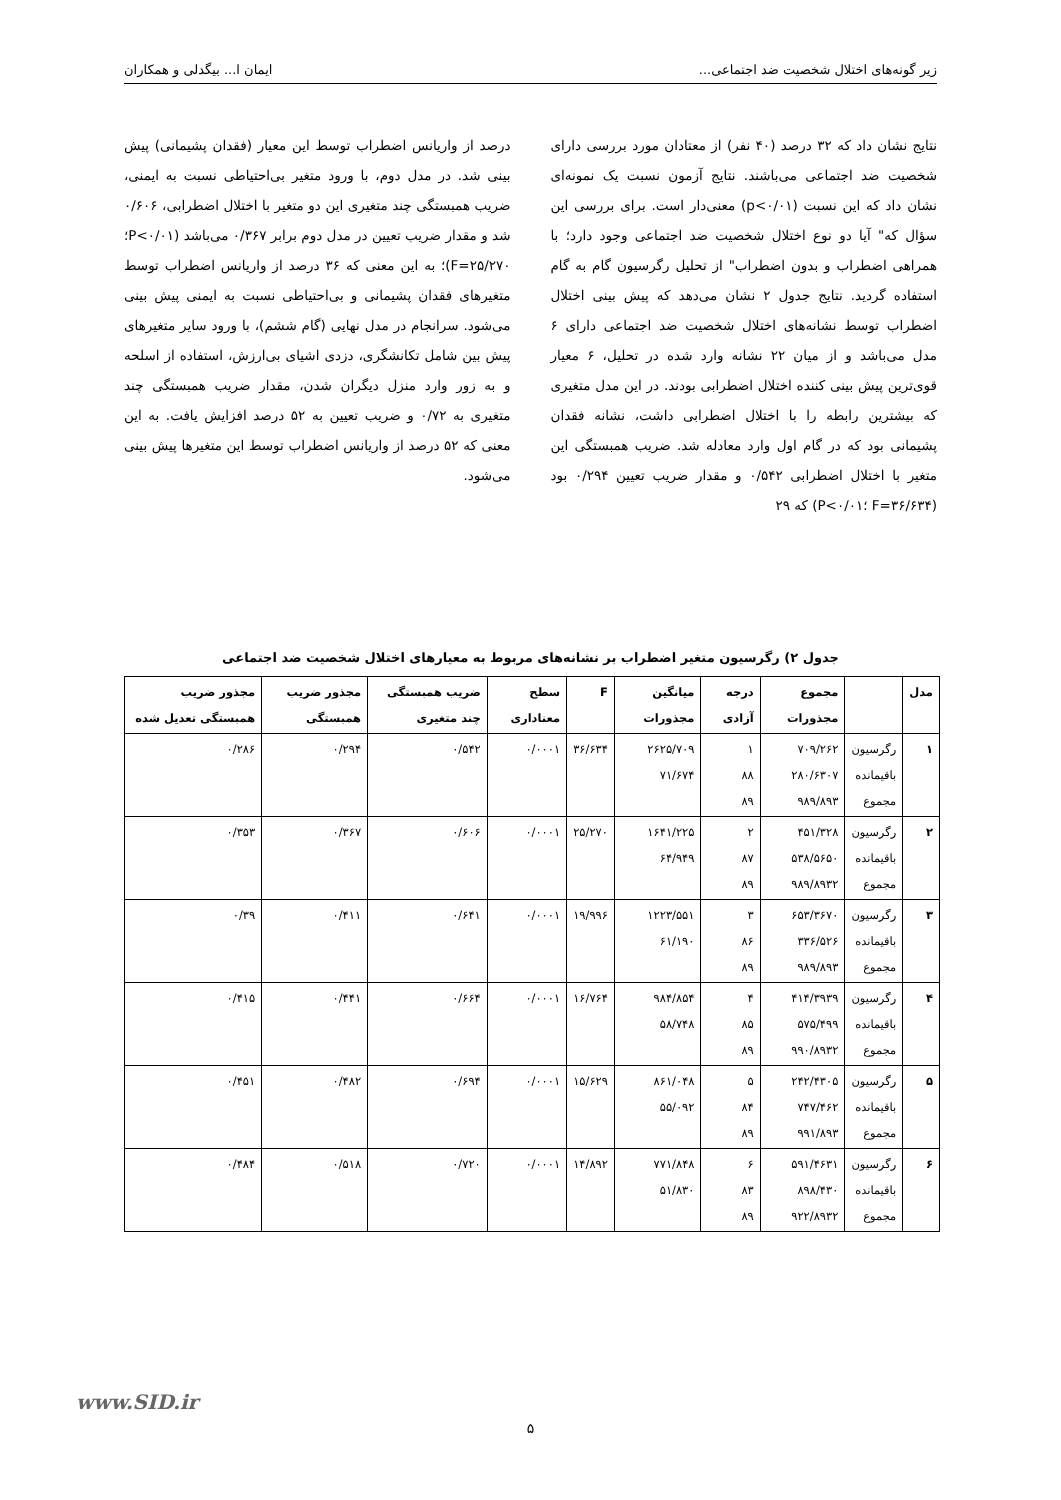زیر گونه‌های اختلال شخصیت ضد اجتماعی... ایمان ا... بیگدلی و همکاران
نتایج نشان داد که ۳۲ درصد (۴۰ نفر) از معتادان مورد بررسی دارای شخصیت ضد اجتماعی می‌باشند. نتایج آزمون نسبت یک نمونه‌ای نشان داد که این نسبت (p<۰/۰۱) معنی‌دار است. برای بررسی این سؤال که" آیا دو نوع اختلال شخصیت ضد اجتماعی وجود دارد؛ با همراهی اضطراب و بدون اضطراب" از تحلیل رگرسیون گام به گام استفاده گردید. نتایج جدول ۲ نشان می‌دهد که پیش بینی اختلال اضطراب توسط نشانه‌های اختلال شخصیت ضد اجتماعی دارای ۶ مدل می‌باشد و از میان ۲۲ نشانه وارد شده در تحلیل، ۶ معیار قوی‌ترین پیش بینی کننده اختلال اضطرابی بودند. در این مدل متغیری که بیشترین رابطه را با اختلال اضطرابی داشت، نشانه فقدان پشیمانی بود که در گام اول وارد معادله شد. ضریب همبستگی این متغیر با اختلال اضطرابی ۰/۵۴۲ و مقدار ضریب تعیین ۰/۲۹۴ بود (F=۳۶/۶۳۴ ؛P<۰/۰۱) که ۲۹
درصد از واریانس اضطراب توسط این معیار (فقدان پشیمانی) پیش بینی شد. در مدل دوم، با ورود متغیر بی‌احتیاطی نسبت به ایمنی، ضریب همبستگی چند متغیری این دو متغیر با اختلال اضطرابی، ۰/۶۰۶ شد و مقدار ضریب تعیین در مدل دوم برابر ۰/۳۶۷ می‌باشد (P<۰/۰۱؛ F=۲۵/۲۷۰)؛ به این معنی که ۳۶ درصد از واریانس اضطراب توسط متغیرهای فقدان پشیمانی و بی‌احتیاطی نسبت به ایمنی پیش بینی می‌شود. سرانجام در مدل نهایی (گام ششم)، با ورود سایر متغیرهای پیش بین شامل تکانشگری، دزدی اشیای بی‌ارزش، استفاده از اسلحه و به زور وارد منزل دیگران شدن، مقدار ضریب همبستگی چند متغیری به ۰/۷۲ و ضریب تعیین به ۵۲ درصد افزایش یافت. به این معنی که ۵۲ درصد از واریانس اضطراب توسط این متغیرها پیش بینی می‌شود.
جدول ۲) رگرسیون متغیر اضطراب بر نشانه‌های مربوط به معیارهای اختلال شخصیت ضد اجتماعی
| مدل | | مجموع مجذورات | درجه آزادی | میانگین مجذورات | F | سطح معناداری | ضریب همبستگی چند متغیری | مجذور ضریب همبستگی | مجذور ضریب همبستگی تعدیل شده |
| --- | --- | --- | --- | --- | --- | --- | --- | --- | --- |
| ۱ | رگرسیون باقیمانده مجموع | ۷۰۹/۲۶۲ ۲۸۰/۶۳۰۷ ۹۸۹/۸۹۳ | ۱ ۸۸ ۸۹ | ۲۶۲۵/۷۰۹ ۷۱/۶۷۴ | ۳۶/۶۳۴ | ۰/۰۰۰۱ | ۰/۵۴۲ | ۰/۲۹۴ | ۰/۲۸۶ |
| ۲ | رگرسیون باقیمانده مجموع | ۴۵۱/۳۲۸ ۵۳۸/۵۶۵۰ ۹۸۹/۸۹۳۲ | ۲ ۸۷ ۸۹ | ۱۶۴۱/۲۲۵ ۶۴/۹۴۹ | ۲۵/۲۷۰ | ۰/۰۰۰۱ | ۰/۶۰۶ | ۰/۳۶۷ | ۰/۳۵۳ |
| ۳ | رگرسیون باقیمانده مجموع | ۶۵۳/۳۶۷۰ ۳۳۶/۵۲۶ ۹۸۹/۸۹۳ | ۳ ۸۶ ۸۹ | ۱۲۲۳/۵۵۱ ۶۱/۱۹۰ | ۱۹/۹۹۶ | ۰/۰۰۰۱ | ۰/۶۴۱ | ۰/۴۱۱ | ۰/۳۹ |
| ۴ | رگرسیون باقیمانده مجموع | ۴۱۴/۳۹۳۹ ۵۷۵/۴۹۹ ۹۹۰/۸۹۳۲ | ۴ ۸۵ ۸۹ | ۹۸۴/۸۵۴ ۵۸/۷۴۸ | ۱۶/۷۶۴ | ۰/۰۰۰۱ | ۰/۶۶۴ | ۰/۴۴۱ | ۰/۴۱۵ |
| ۵ | رگرسیون باقیمانده مجموع | ۲۴۲/۴۳۰۵ ۷۴۷/۴۶۲ ۹۹۱/۸۹۳ | ۵ ۸۴ ۸۹ | ۸۶۱/۰۴۸ ۵۵/۰۹۲ | ۱۵/۶۲۹ | ۰/۰۰۰۱ | ۰/۶۹۴ | ۰/۴۸۲ | ۰/۴۵۱ |
| ۶ | رگرسیون باقیمانده مجموع | ۵۹۱/۴۶۳۱ ۸۹۸/۴۳۰ ۹۲۲/۸۹۳۲ | ۶ ۸۳ ۸۹ | ۷۷۱/۸۴۸ ۵۱/۸۳۰ | ۱۴/۸۹۲ | ۰/۰۰۰۱ | ۰/۷۲۰ | ۰/۵۱۸ | ۰/۴۸۴ |
www.SID.ir
۵